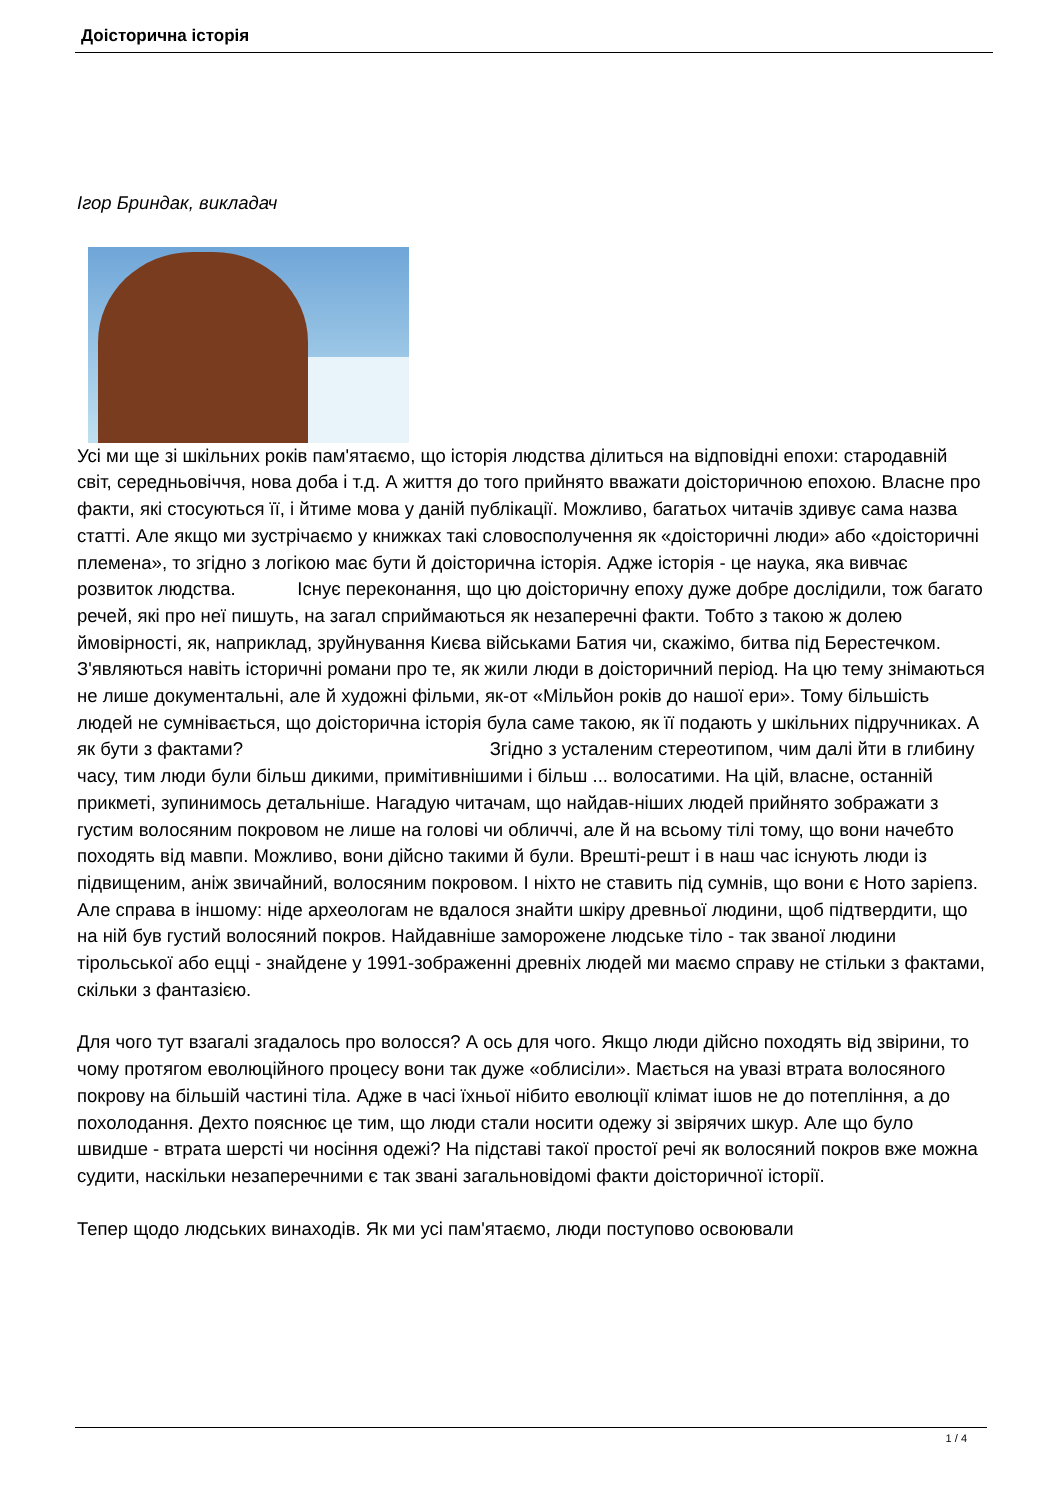Доісторична історія
Ігор Бриндак, викладач
Усі ми ще зі шкільних років пам'ятаємо, що історія людства ділиться на відповідні епохи: стародавній світ, середньовіччя, нова доба і т.д. А життя до того прийнято вважати доісторичною епохою. Власне про факти, які стосуються її, і йтиме мова у даній публікації. Можливо, багатьох читачів здивує сама назва статті. Але якщо ми зустрічаємо у книжках такі словосполучення як «доісторичні люди» або «доісторичні племена», то згідно з логікою має бути й доісторична історія. Адже історія - це наука, яка вивчає розвиток людства. Існує переконання, що цю доісторичну епоху дуже добре дослідили, тож багато речей, які про неї пишуть, на загал сприймаються як незаперечні факти. Тобто з такою ж долею ймовірності, як, наприклад, зруйнування Києва військами Батия чи, скажімо, битва під Берестечком. З'являються навіть історичні романи про те, як жили люди в доісторичний період. На цю тему знімаються не лише документальні, але й художні фільми, як-от «Мільйон років до нашої ери». Тому більшість людей не сумнівається, що доісторична історія була саме такою, як її подають у шкільних підручниках. А як бути з фактами? Згідно з усталеним стереотипом, чим далі йти в глибину часу, тим люди були більш дикими, примітивнішими і більш ... волосатими. На цій, власне, останній прикметі, зупинимось детальніше. Нагадую читачам, що найдав-ніших людей прийнято зображати з густим волосяним покровом не лише на голові чи обличчі, але й на всьому тілі тому, що вони начебто походять від мавпи. Можливо, вони дійсно такими й були. Врешті-решт і в наш час існують люди із підвищеним, аніж звичайний, волосяним покровом. І ніхто не ставить під сумнів, що вони є Ното заріепз. Але справа в іншому: ніде археологам не вдалося знайти шкіру древньої людини, щоб підтвердити, що на ній був густий волосяний покров. Найдавніше заморожене людське тіло - так званої людини тірольської або еццi - знайдене у 1991-зображенні древніх людей ми маємо справу не стільки з фактами, скільки з фантазією.
Для чого тут взагалі згадалось про волосся? А ось для чого. Якщо люди дійсно походять від звірини, то чому протягом еволюційного процесу вони так дуже «облисіли». Мається на увазі втрата волосяного покрову на більшій частині тіла. Адже в часі їхньої нібито еволюції клімат ішов не до потепління, а до похолодання. Дехто пояснює це тим, що люди стали носити одежу зі звірячих шкур. Але що було швидше - втрата шерсті чи носіння одежі? На підставі такої простої речі як волосяний покров вже можна судити, наскільки незаперечними є так звані загальновідомі факти доісторичної історії.
Тепер щодо людських винаходів. Як ми усі пам'ятаємо, люди поступово освоювали
1 / 4